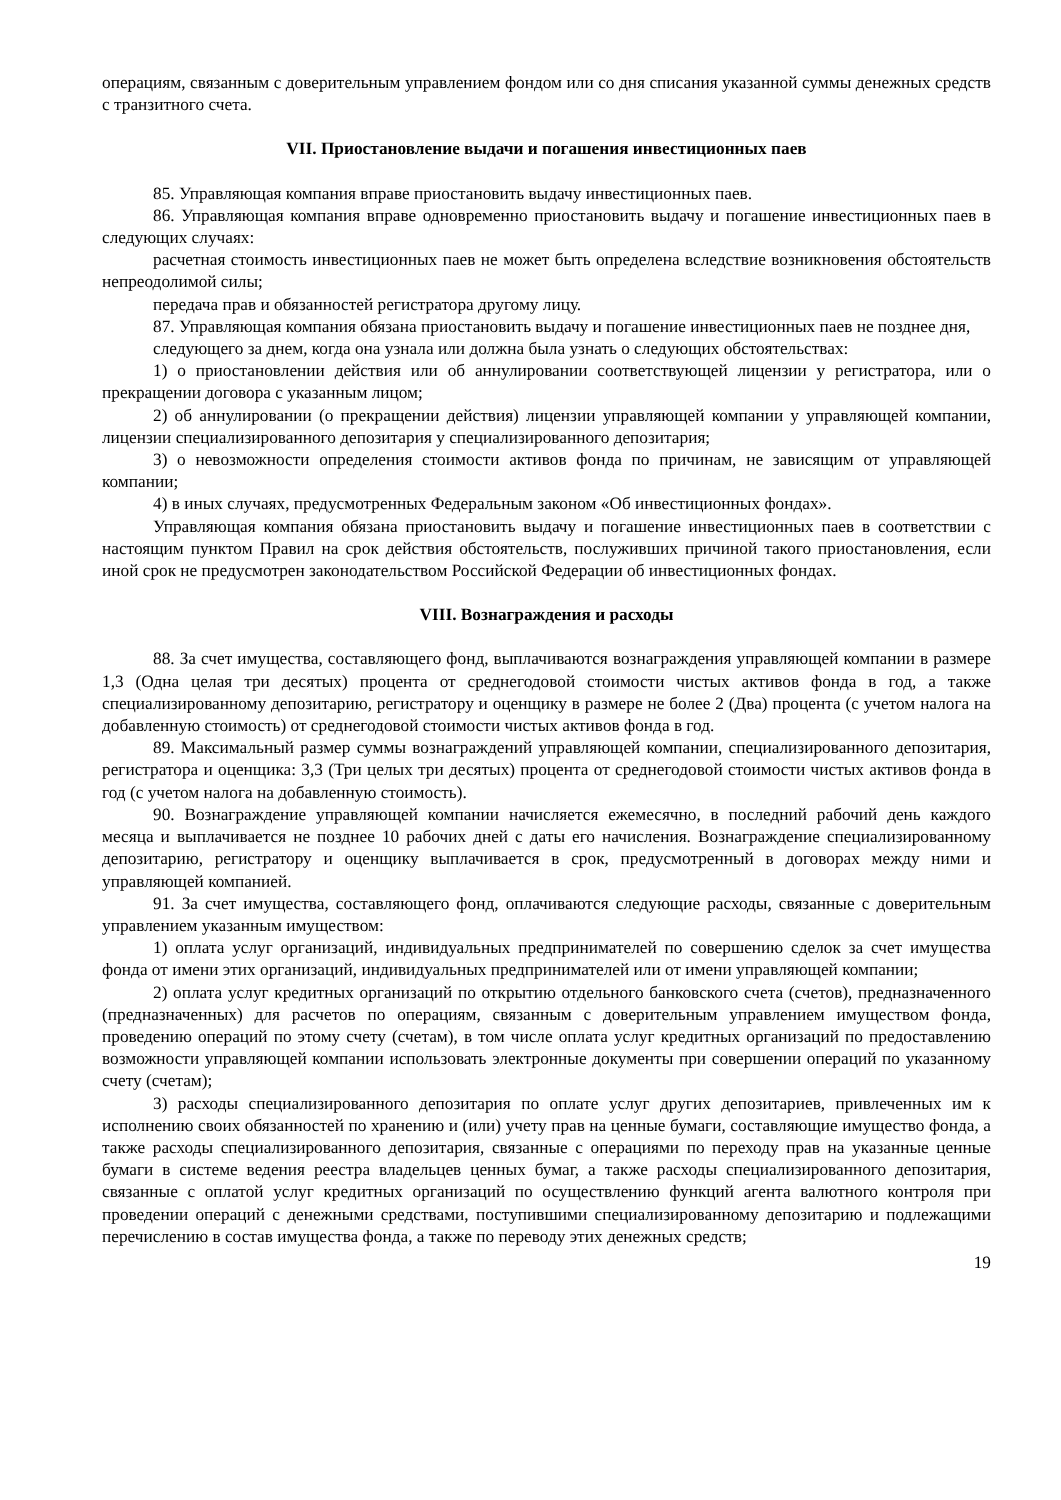операциям, связанным с доверительным управлением фондом или со дня списания указанной суммы денежных средств с транзитного счета.
VII. Приостановление выдачи и погашения инвестиционных паев
85. Управляющая компания вправе приостановить выдачу инвестиционных паев.
86. Управляющая компания вправе одновременно приостановить выдачу и погашение инвестиционных паев в следующих случаях:
расчетная стоимость инвестиционных паев не может быть определена вследствие возникновения обстоятельств непреодолимой силы;
передача прав и обязанностей регистратора другому лицу.
87. Управляющая компания обязана приостановить выдачу и погашение инвестиционных паев не позднее дня,
следующего за днем, когда она узнала или должна была узнать о следующих обстоятельствах:
1) о приостановлении действия или об аннулировании соответствующей лицензии у регистратора, или о прекращении договора с указанным лицом;
2) об аннулировании (о прекращении действия) лицензии управляющей компании у управляющей компании, лицензии специализированного депозитария у специализированного депозитария;
3) о невозможности определения стоимости активов фонда по причинам, не зависящим от управляющей компании;
4) в иных случаях, предусмотренных Федеральным законом «Об инвестиционных фондах».
Управляющая компания обязана приостановить выдачу и погашение инвестиционных паев в соответствии с настоящим пунктом Правил на срок действия обстоятельств, послуживших причиной такого приостановления, если иной срок не предусмотрен законодательством Российской Федерации об инвестиционных фондах.
VIII. Вознаграждения и расходы
88. За счет имущества, составляющего фонд, выплачиваются вознаграждения управляющей компании в размере 1,3 (Одна целая три десятых) процента от среднегодовой стоимости чистых активов фонда в год, а также специализированному депозитарию, регистратору и оценщику в размере не более 2 (Два) процента (с учетом налога на добавленную стоимость) от среднегодовой стоимости чистых активов фонда в год.
89. Максимальный размер суммы вознаграждений управляющей компании, специализированного депозитария, регистратора и оценщика: 3,3 (Три целых три десятых) процента от среднегодовой стоимости чистых активов фонда в год (с учетом налога на добавленную стоимость).
90. Вознаграждение управляющей компании начисляется ежемесячно, в последний рабочий день каждого месяца и выплачивается не позднее 10 рабочих дней с даты его начисления. Вознаграждение специализированному депозитарию, регистратору и оценщику выплачивается в срок, предусмотренный в договорах между ними и управляющей компанией.
91. За счет имущества, составляющего фонд, оплачиваются следующие расходы, связанные с доверительным управлением указанным имуществом:
1) оплата услуг организаций, индивидуальных предпринимателей по совершению сделок за счет имущества фонда от имени этих организаций, индивидуальных предпринимателей или от имени управляющей компании;
2) оплата услуг кредитных организаций по открытию отдельного банковского счета (счетов), предназначенного (предназначенных) для расчетов по операциям, связанным с доверительным управлением имуществом фонда, проведению операций по этому счету (счетам), в том числе оплата услуг кредитных организаций по предоставлению возможности управляющей компании использовать электронные документы при совершении операций по указанному счету (счетам);
3) расходы специализированного депозитария по оплате услуг других депозитариев, привлеченных им к исполнению своих обязанностей по хранению и (или) учету прав на ценные бумаги, составляющие имущество фонда, а также расходы специализированного депозитария, связанные с операциями по переходу прав на указанные ценные бумаги в системе ведения реестра владельцев ценных бумаг, а также расходы специализированного депозитария, связанные с оплатой услуг кредитных организаций по осуществлению функций агента валютного контроля при проведении операций с денежными средствами, поступившими специализированному депозитарию и подлежащими перечислению в состав имущества фонда, а также по переводу этих денежных средств;
19